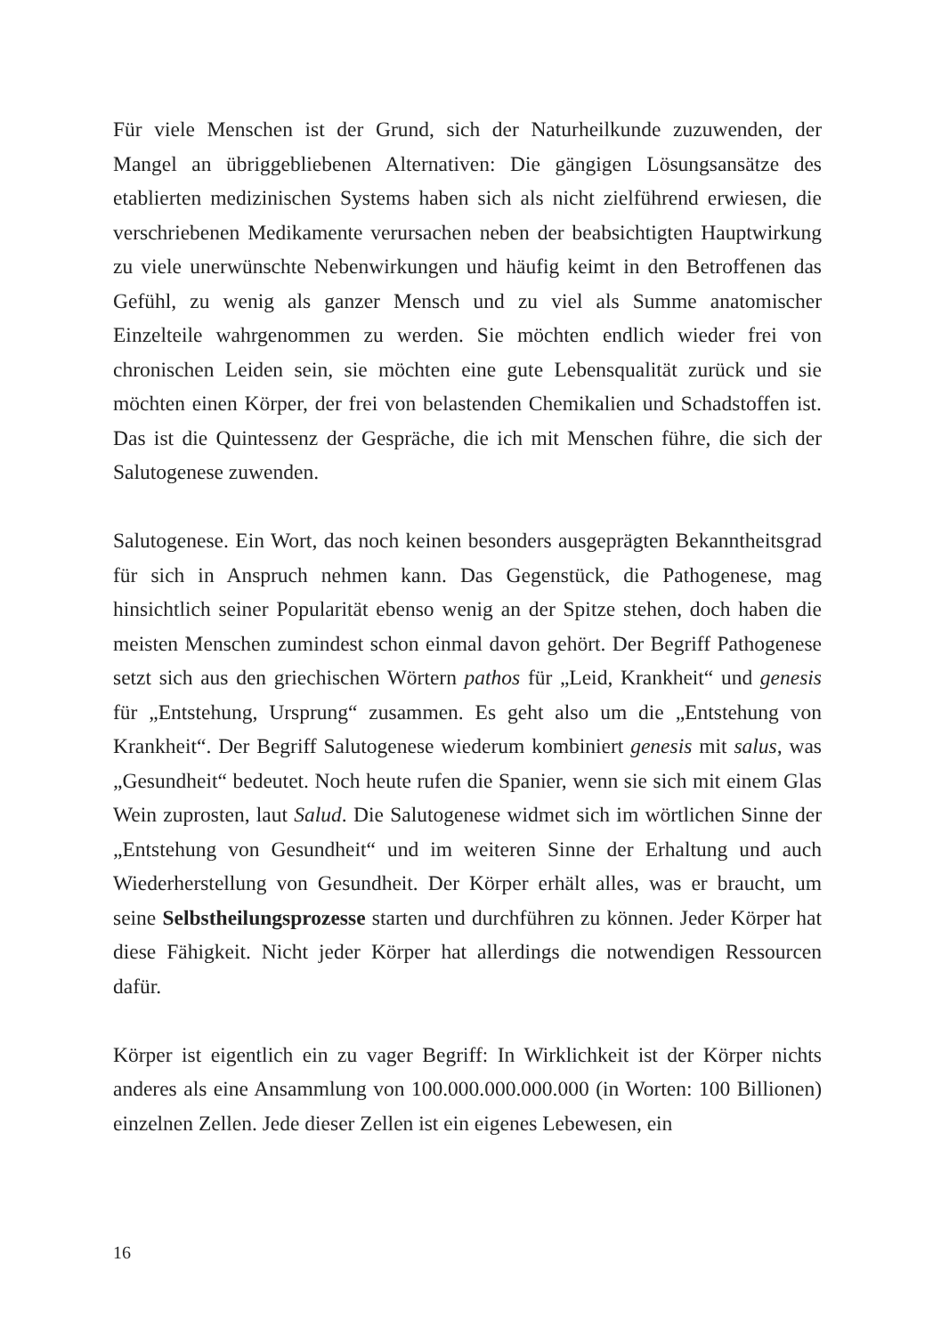Für viele Menschen ist der Grund, sich der Naturheilkunde zuzuwenden, der Mangel an übriggebliebenen Alternativen: Die gängigen Lösungsansätze des etablierten medizinischen Systems haben sich als nicht zielführend erwiesen, die verschriebenen Medikamente verursachen neben der beabsichtigten Hauptwirkung zu viele unerwünschte Nebenwirkungen und häufig keimt in den Betroffenen das Gefühl, zu wenig als ganzer Mensch und zu viel als Summe anatomischer Einzelteile wahrgenommen zu werden. Sie möchten endlich wieder frei von chronischen Leiden sein, sie möchten eine gute Lebensqualität zurück und sie möchten einen Körper, der frei von belastenden Chemikalien und Schadstoffen ist. Das ist die Quintessenz der Gespräche, die ich mit Menschen führe, die sich der Salutogenese zuwenden.
Salutogenese. Ein Wort, das noch keinen besonders ausgeprägten Bekanntheitsgrad für sich in Anspruch nehmen kann. Das Gegenstück, die Pathogenese, mag hinsichtlich seiner Popularität ebenso wenig an der Spitze stehen, doch haben die meisten Menschen zumindest schon einmal davon gehört. Der Begriff Pathogenese setzt sich aus den griechischen Wörtern pathos für „Leid, Krankheit“ und genesis für „Entstehung, Ursprung“ zusammen. Es geht also um die „Entstehung von Krankheit“. Der Begriff Salutogenese wiederum kombiniert genesis mit salus, was „Gesundheit“ bedeutet. Noch heute rufen die Spanier, wenn sie sich mit einem Glas Wein zuprosten, laut Salud. Die Salutogenese widmet sich im wörtlichen Sinne der „Entstehung von Gesundheit“ und im weiteren Sinne der Erhaltung und auch Wiederherstellung von Gesundheit. Der Körper erhält alles, was er braucht, um seine Selbstheilungsprozesse starten und durchführen zu können. Jeder Körper hat diese Fähigkeit. Nicht jeder Körper hat allerdings die notwendigen Ressourcen dafür.
Körper ist eigentlich ein zu vager Begriff: In Wirklichkeit ist der Körper nichts anderes als eine Ansammlung von 100.000.000.000.000 (in Worten: 100 Billionen) einzelnen Zellen. Jede dieser Zellen ist ein eigenes Lebewesen, ein
16